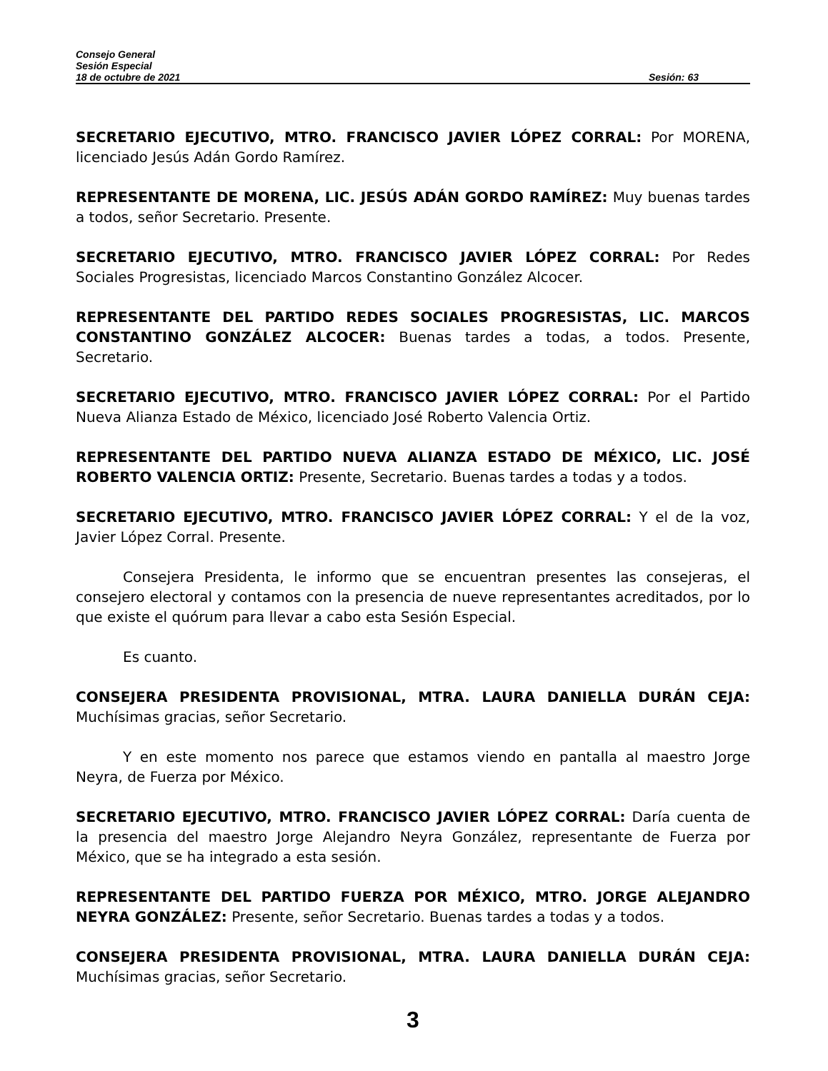Consejo General
Sesión Especial
18 de octubre de 2021 Sesión: 63
SECRETARIO EJECUTIVO, MTRO. FRANCISCO JAVIER LÓPEZ CORRAL: Por MORENA, licenciado Jesús Adán Gordo Ramírez.
REPRESENTANTE DE MORENA, LIC. JESÚS ADÁN GORDO RAMÍREZ: Muy buenas tardes a todos, señor Secretario. Presente.
SECRETARIO EJECUTIVO, MTRO. FRANCISCO JAVIER LÓPEZ CORRAL: Por Redes Sociales Progresistas, licenciado Marcos Constantino González Alcocer.
REPRESENTANTE DEL PARTIDO REDES SOCIALES PROGRESISTAS, LIC. MARCOS CONSTANTINO GONZÁLEZ ALCOCER: Buenas tardes a todas, a todos. Presente, Secretario.
SECRETARIO EJECUTIVO, MTRO. FRANCISCO JAVIER LÓPEZ CORRAL: Por el Partido Nueva Alianza Estado de México, licenciado José Roberto Valencia Ortiz.
REPRESENTANTE DEL PARTIDO NUEVA ALIANZA ESTADO DE MÉXICO, LIC. JOSÉ ROBERTO VALENCIA ORTIZ: Presente, Secretario. Buenas tardes a todas y a todos.
SECRETARIO EJECUTIVO, MTRO. FRANCISCO JAVIER LÓPEZ CORRAL: Y el de la voz, Javier López Corral. Presente.
Consejera Presidenta, le informo que se encuentran presentes las consejeras, el consejero electoral y contamos con la presencia de nueve representantes acreditados, por lo que existe el quórum para llevar a cabo esta Sesión Especial.
Es cuanto.
CONSEJERA PRESIDENTA PROVISIONAL, MTRA. LAURA DANIELLA DURÁN CEJA: Muchísimas gracias, señor Secretario.
Y en este momento nos parece que estamos viendo en pantalla al maestro Jorge Neyra, de Fuerza por México.
SECRETARIO EJECUTIVO, MTRO. FRANCISCO JAVIER LÓPEZ CORRAL: Daría cuenta de la presencia del maestro Jorge Alejandro Neyra González, representante de Fuerza por México, que se ha integrado a esta sesión.
REPRESENTANTE DEL PARTIDO FUERZA POR MÉXICO, MTRO. JORGE ALEJANDRO NEYRA GONZÁLEZ: Presente, señor Secretario. Buenas tardes a todas y a todos.
CONSEJERA PRESIDENTA PROVISIONAL, MTRA. LAURA DANIELLA DURÁN CEJA: Muchísimas gracias, señor Secretario.
3